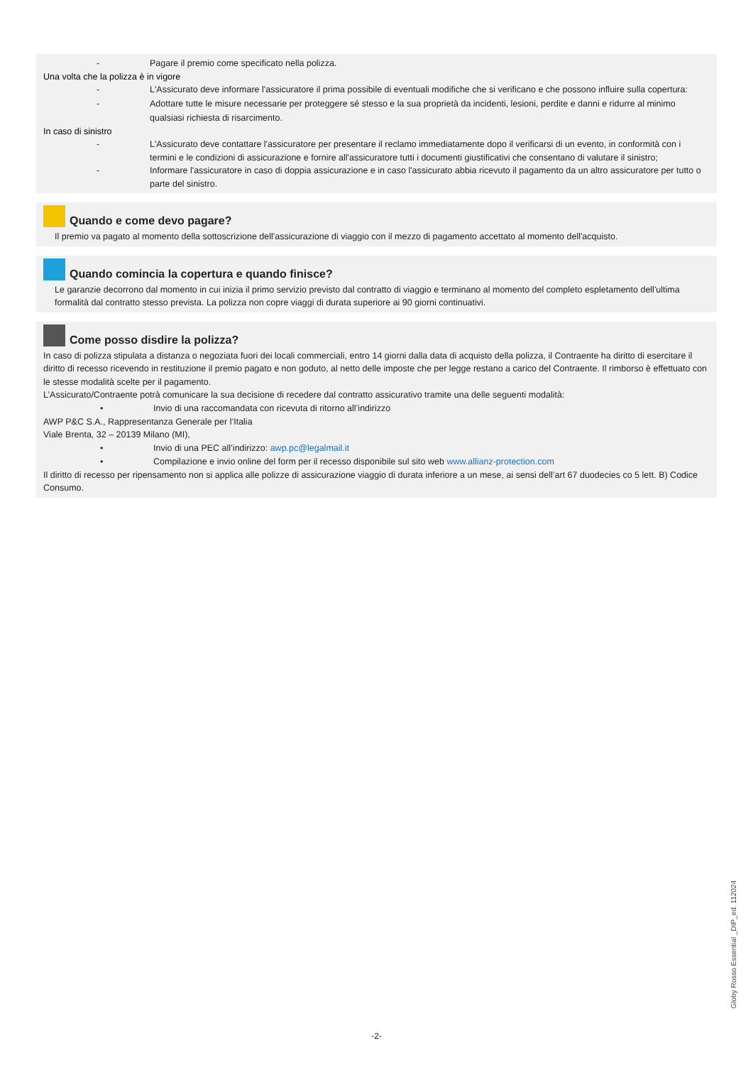- Pagare il premio come specificato nella polizza.
Una volta che la polizza è in vigore
- L'Assicurato deve informare l'assicuratore il prima possibile di eventuali modifiche che si verificano e che possono influire sulla copertura:
- Adottare tutte le misure necessarie per proteggere sé stesso e la sua proprietà da incidenti, lesioni, perdite e danni e ridurre al minimo qualsiasi richiesta di risarcimento.
In caso di sinistro
- L'Assicurato deve contattare l'assicuratore per presentare il reclamo immediatamente dopo il verificarsi di un evento, in conformità con i termini e le condizioni di assicurazione e fornire all'assicuratore tutti i documenti giustificativi che consentano di valutare il sinistro;
- Informare l'assicuratore in caso di doppia assicurazione e in caso l'assicurato abbia ricevuto il pagamento da un altro assicuratore per tutto o parte del sinistro.
Quando e come devo pagare?
Il premio va pagato al momento della sottoscrizione dell'assicurazione di viaggio con il mezzo di pagamento accettato al momento dell'acquisto.
Quando comincia la copertura e quando finisce?
Le garanzie decorrono dal momento in cui inizia il primo servizio previsto dal contratto di viaggio e terminano al momento del completo espletamento dell'ultima formalità dal contratto stesso prevista. La polizza non copre viaggi di durata superiore ai 90 giorni continuativi.
Come posso disdire la polizza?
In caso di polizza stipulata a distanza o negoziata fuori dei locali commerciali, entro 14 giorni dalla data di acquisto della polizza, il Contraente ha diritto di esercitare il diritto di recesso ricevendo in restituzione il premio pagato e non goduto, al netto delle imposte che per legge restano a carico del Contraente. Il rimborso è effettuato con le stesse modalità scelte per il pagamento.
L’Assicurato/Contraente potrà comunicare la sua decisione di recedere dal contratto assicurativo tramite una delle seguenti modalità:
• Invio di una raccomandata con ricevuta di ritorno all’indirizzo
AWP P&C S.A., Rappresentanza Generale per l’Italia
Viale Brenta, 32 – 20139 Milano (MI),
• Invio di una PEC all’indirizzo: awp.pc@legalmail.it
• Compilazione e invio online del form per il recesso disponibile sul sito web www.allianz-protection.com
Il diritto di recesso per ripensamento non si applica alle polizze di assicurazione viaggio di durata inferiore a un mese, ai sensi dell’art 67 duodecies co 5 lett. B) Codice Consumo.
Globy Rosso Essential _DIP_ed. 112024
-2-